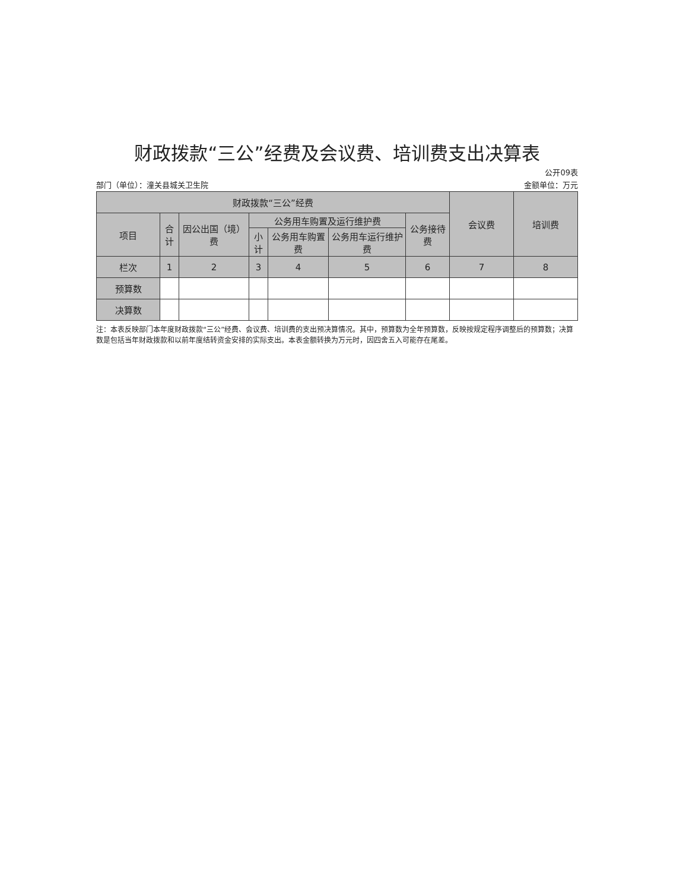财政拨款“三公”经费及会议费、培训费支出决算表
公开09表
部门（单位）：潼关县城关卫生院 金额单位：万元
| 财政拨款“三公”经费 | | | | | | | 会议费 | 培训费 |
| --- | --- | --- | --- | --- | --- | --- | --- | --- |
| 项目 | 合计 | 因公出国（境）费 | 公务用车购置及运行维护费 | | | 公务接待费 | | |
| | | | 小计 | 公务用车购置费 | 公务用车运行维护费 | | | |
| 栏次 | 1 | 2 | 3 | 4 | 5 | 6 | 7 | 8 |
| 预算数 | | | | | | | | |
| 决算数 | | | | | | | | |
注：本表反映部门本年度财政拨款“三公”经费、会议费、培训费的支出预决算情况。其中，预算数为全年预算数，反映按规定程序调整后的预算数；决算数是包括当年财政拨款和以前年度结转资金安排的实际支出。本表金额转换为万元时，因四舍五入可能存在尾差。